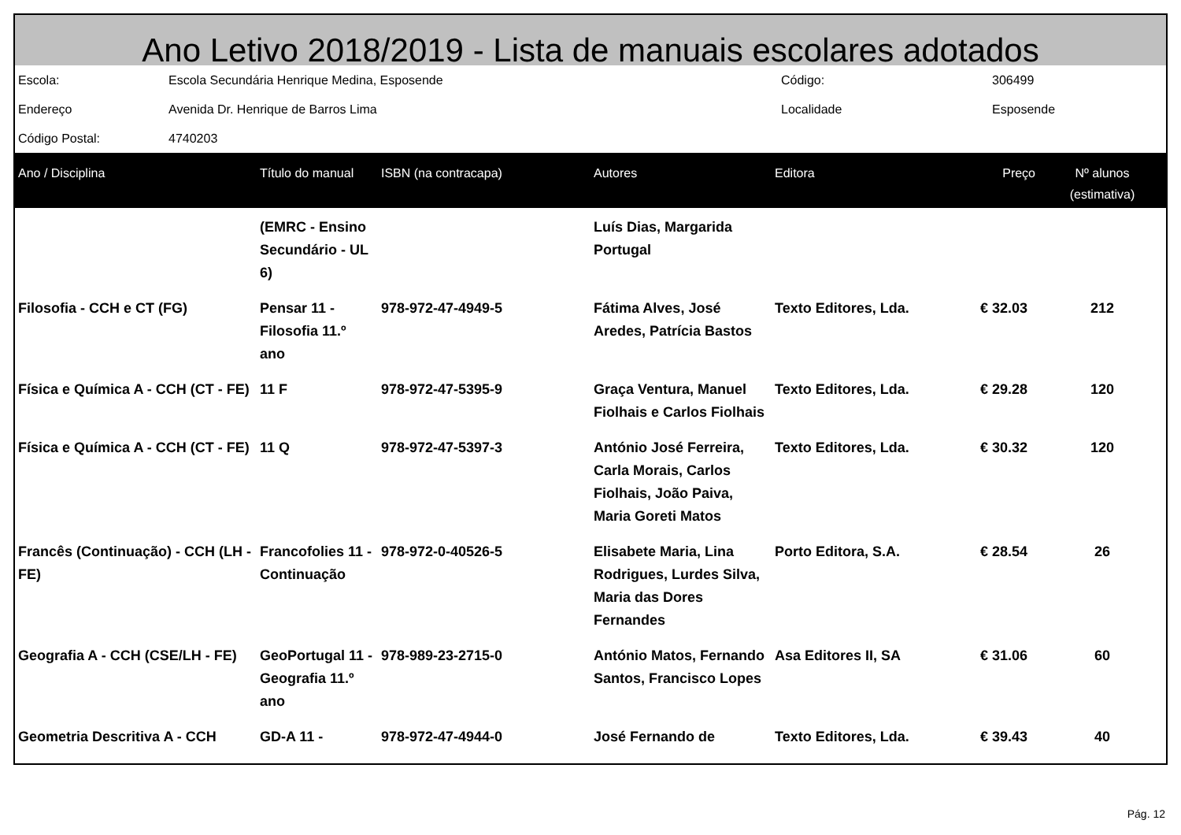Ano Letivo 2018/2019 - Lista de manuais escolares adotados
| Escola: | Escola Secundária Henrique Medina, Esposende | Código: | 306499 |
| Endereço | Avenida Dr. Henrique de Barros Lima | Localidade | Esposende |
| Código Postal: | 4740203 | | |
| Ano / Disciplina | Título do manual | ISBN (na contracapa) | Autores | Editora | Preço | Nº alunos (estimativa) |
| --- | --- | --- | --- | --- | --- | --- |
| | (EMRC - Ensino Secundário - UL 6) | | Luís Dias, Margarida Portugal | | | |
| Filosofia - CCH e CT (FG) | Pensar 11 - Filosofia 11.º ano | 978-972-47-4949-5 | Fátima Alves, José Aredes, Patrícia Bastos | Texto Editores, Lda. | € 32.03 | 212 |
| Física e Química A - CCH (CT - FE) | 11 F | 978-972-47-5395-9 | Graça Ventura, Manuel Fiolhais e Carlos Fiolhais | Texto Editores, Lda. | € 29.28 | 120 |
| Física e Química A - CCH (CT - FE) | 11 Q | 978-972-47-5397-3 | António José Ferreira, Carla Morais, Carlos Fiolhais, João Paiva, Maria Goreti Matos | Texto Editores, Lda. | € 30.32 | 120 |
| Francês (Continuação) - CCH (LH - FE) | Francofolies 11 - Continuação | 978-972-0-40526-5 | Elisabete Maria, Lina Rodrigues, Lurdes Silva, Maria das Dores Fernandes | Porto Editora, S.A. | € 28.54 | 26 |
| Geografia A - CCH (CSE/LH - FE) | GeoPortugal 11 - Geografia 11.º ano | 978-989-23-2715-0 | António Matos, Fernando Santos, Francisco Lopes | Asa Editores II, SA | € 31.06 | 60 |
| Geometria Descritiva A - CCH | GD-A 11 - | 978-972-47-4944-0 | José Fernando de | Texto Editores, Lda. | € 39.43 | 40 |
Pág. 12